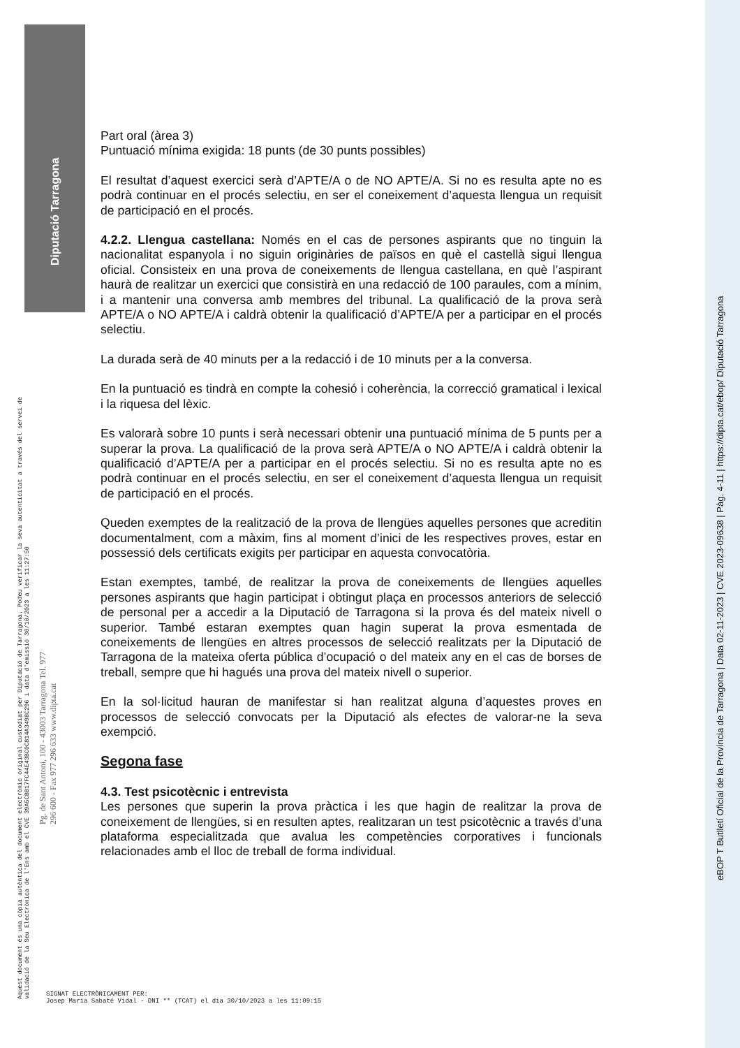Diputació Tarragona
Part oral (àrea 3)
Puntuació mínima exigida: 18 punts (de 30 punts possibles)
El resultat d’aquest exercici serà d’APTE/A o de NO APTE/A. Si no es resulta apte no es podrà continuar en el procés selectiu, en ser el coneixement d’aquesta llengua un requisit de participació en el procés.
4.2.2. Llengua castellana: Només en el cas de persones aspirants que no tinguin la nacionalitat espanyola i no siguin originàries de països en què el castellà sigui llengua oficial. Consisteix en una prova de coneixements de llengua castellana, en què l’aspirant haurà de realitzar un exercici que consistirà en una redacció de 100 paraules, com a mínim, i a mantenir una conversa amb membres del tribunal. La qualificació de la prova serà APTE/A o NO APTE/A i caldrà obtenir la qualificació d’APTE/A per a participar en el procés selectiu.
La durada serà de 40 minuts per a la redacció i de 10 minuts per a la conversa.
En la puntuació es tindrà en compte la cohesió i coherència, la correcció gramatical i lexical i la riquesa del lèxic.
Es valorarà sobre 10 punts i serà necessari obtenir una puntuació mínima de 5 punts per a superar la prova. La qualificació de la prova serà APTE/A o NO APTE/A i caldrà obtenir la qualificació d’APTE/A per a participar en el procés selectiu. Si no es resulta apte no es podrà continuar en el procés selectiu, en ser el coneixement d’aquesta llengua un requisit de participació en el procés.
Queden exemptes de la realització de la prova de llengües aquelles persones que acreditin documentalment, com a màxim, fins al moment d’inici de les respectives proves, estar en possessió dels certificats exigits per participar en aquesta convocatòria.
Estan exemptes, també, de realitzar la prova de coneixements de llengües aquelles persones aspirants que hagin participat i obtingut plaça en processos anteriors de selecció de personal per a accedir a la Diputació de Tarragona si la prova és del mateix nivell o superior. També estaran exemptes quan hagin superat la prova esmentada de coneixements de llengües en altres processos de selecció realitzats per la Diputació de Tarragona de la mateixa oferta pública d’ocupació o del mateix any en el cas de borses de treball, sempre que hi hagués una prova del mateix nivell o superior.
En la sol·licitud hauran de manifestar si han realitzat alguna d’aquestes proves en processos de selecció convocats per la Diputació als efectes de valorar-ne la seva exempció.
Segona fase
4.3. Test psicotècnic i entrevista
Les persones que superin la prova pràctica i les que hagin de realitzar la prova de coneixement de llengües, si en resulten aptes, realitzaran un test psicotècnic a través d’una plataforma especialitzada que avalua les competències corporatives i funcionals relacionades amb el lloc de treball de forma individual.
Aquest document és una còpia autèntica del document electrònic original custodiat per Diputació de Tarragona. Podeu verificar la seva autenticitat a través del servei de validació de la Seu Electrònica de l'Ens amb el CVE 39A5CBB17FC44E43BC0C814A3498C296 i data d'emissió 30/10/2023 a les 11:27:50
Pg. de Sant Antoni, 100 - 43003 Tarragona Tel. 977 296 600 - Fax 977 296 633 www.dipta.cat
SIGNAT ELECTRÒNICAMENT PER:
Josep Maria Sabaté Vidal - DNI ** (TCAT) el dia 30/10/2023 a les 11:09:15
eBOP T Butlletí Oficial de la Província de Tarragona | Data 02-11-2023 | CVE 2023-09638 | Pàg. 4-11 | https://dipta.cat/ebop/ Diputació Tarragona